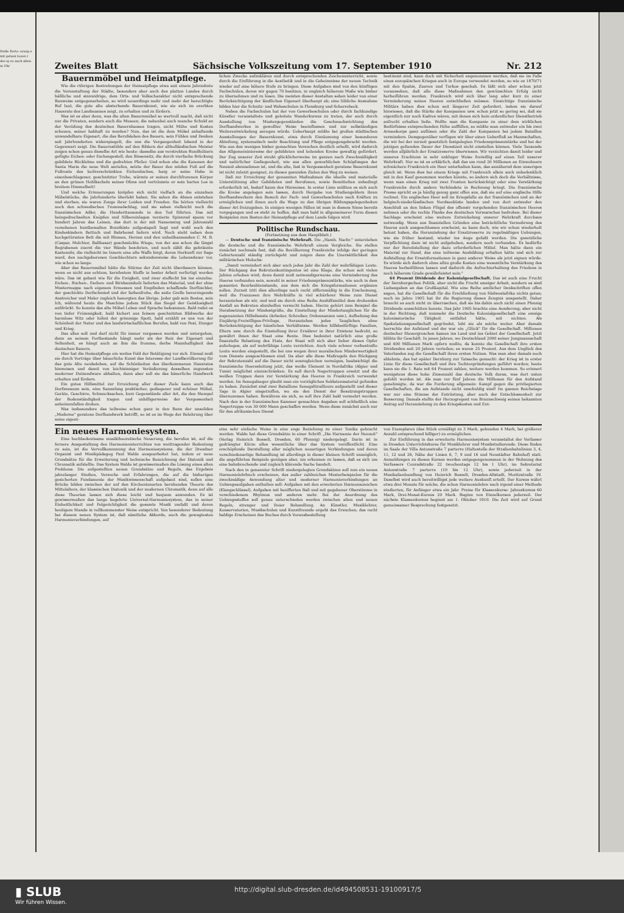Stelle Porto- erung e mit pelzen tuzen r des ig zu auch alten. in Uhr
Zweites Blatt Sächsische Volkszeitung vom 17. September 1910 Nr. 212
Bauernmöbel und Heimatpflege.
Wie die rührigen Bestrebungen der Heimatpflege etwa seit einem Jahrzehnte die Verunstaltung der Städte, besonders aber auch des platten Landes durch häßliche und sinnwidrige, dem Orts- und Volkscharakter nicht entsprechende Bauweise entgegenarbeiten, so wird neuerdings mehr und mehr der berechtigte Ruf laut, die gute alte absterbende Bauernkunst, wie sie sich im ererbten Hausrate des Landmannes zeigt, zu erhalten und zu fördern.
Was ist es aber denn, was die alten Bauernmöbel so wertvoll macht, daß nicht nur die Privaten, sondern auch die Museen, die nebenbei auch manche Schuld an der Verödung des deutschen Bauernhauses tragen, nicht Mühe und Kosten scheuen, seiner habhaft zu werden? Nun, das ist die dem Möbel anhaftende unwandelbare Eigenart, die das Berufsleben des Bauern, sein Fühlen und Denken seit Jahrhunderten widerspiegelt, die uns die Vergangenheit lebend in der Gegenwart zeigt. Die Bauernstühle auf den Bildern der altholländischen Meister zeigen schon genau dieselbe Art wie heute: dasselbe aus verstrebten Rundhölzern gefügte Eichen- oder Eschengestell, den Binsensitz, die durch vierfache Brückung gebildete Rücklehne und die gedrehten Pfeiler. Und schon ehe die Kanonen der Santa Maria die neue Welt anriefen, setzte der Bauer den müden Fuß auf die Fußroste des keilverschränkten Eichentisches, barg er seine Habe in eisenbeschlagener, geschnitzter Truhe, wärmte er seinen durchfrorenen Körper an den grünen Hohlkacheln seines Ofens und verträumte er sein hartes Los in breitem Himmelbett!
Und welche Erinnerungen knüpfen sich nicht vielfach an die einzelnen Möbelstücke, die Jahrhunderte überlebt haben. Sie sahen die Ahnen entstehen und sterben, sie waren Zeuge ihrer Leiden und Freuden. Sie hörten vielleicht noch den schwedischen Trommelschlag, und sie sahen vielleicht noch die französischen Adler, die Hunderttausende in den Tod führten. Das mit beingedrechselten Knöpfen und Silbereinlagen verzierte Spinnrad spann vor hundert Jahren das Leinen, das dort in der mit Namenszug und Jahreszahl versehenen buntbemalten Brautkiste aufgestapelt liegt und wohl noch den Kindeskindern Bettuch und Bahrhemd liefern wird. Noch steht neben dem hochgetürmten Bett die mit Blumen, Herzen und den unheilbannenden C. M. B. (Caspar, Melchior, Balthasar) geschmückte Wiege, von der aus schon die längst Begrabenen zuerst die vier Wände beschrien, und noch zählt die gebräunte Kastenuhr, die vielleicht im Innern eine alte Waffe birgt, deren Herkunft zur Sage ward, den nachgeborenen Geschlechtern sekundenweise die Lebensdauer vor, wie schon so lange.
Aber das Bauernmöbel hätte die Stürme der Zeit nicht überdauern können, wenn es nicht aus echtem, kernfestem Stoffe in bester Arbeit verfertigt worden wäre. Das ist gebaut wie für die Ewigkeit, und zwar stoffecht bis ins einzelne. Eichen-, Buchen-, Eschen- und Birnbaumholz lieferten das Material, und der ohne Mustermappe nach eigenem Ermessen und Empfinden schaffende Dorftischler, der geschickte Dorfschmied und der farbenfrohe, die satte Grelle bevorzugende Anstreicher und Maler zugleich besorgten das übrige. Jeder gab sein Bestes, sein Ich, während heute die Maschine jedem Stück das Siegel der Geistlosigkeit aufdrückt. So konnte das alte Möbel Leben und Sprache bekommen. Bald redet es von tiefer Frömmigkeit, bald kichert aus feinem geschnitzten Bildwerke der harmlose Witz oder höhnt der grimmige Spott, bald erzählt es uns von der Schönheit der Natur und des landwirtschaftlichen Berufes, bald von Pest, Hunger und Krieg.
Das alles soll und darf nicht für immer vergessen werden und untergehen, denn an seinem Fortbestande hängt mehr als der Reiz der Eigenart und Seltenheit, es hängt auch an ihm die fromme, derbe Mannhaftigkeit des deutschen Bauern.
Hier hat die Heimatpflege ein weites Feld der Betätigung vor sich. Einmal muß sie durch Vorträge über bäuerliche Kunst das Interesse der Landbevölkerung für das gute Alte neubeleben, auf die Schönheiten des überkommenen Hausrates hinweisen und damit von leichtsinniger Veräußerung desselben zugunsten moderner Dutzendware abhalten, dann aber soll sie das bäuerliche Handwerk erhalten und fördern.
Ein gutes Hilfsmittel zur Erreichung aller dieser Ziele kann auch das Dorfmuseum sein, eine Sammlung praktischer, gediegener und schöner Möbel, Geräte, Geschirre, Schmucksachen, kurz Gegenstände aller Art, die den Stempel der Bodenständigkeit tragen und unbilligerweise der Vergessenheit anheimzufallen drohen.
Was insbesondere das teilweise schon ganz in den Bann der unsoliden „Moderne" geratene Dorfhandwerk betrifft, so ist es im Wege der Belehrung über seine eigent-
lichen Zwecke aufzuklären und durch entsprechenden Zeichenunterricht, sowie durch die Einführung in die Aesthetik und in die Geheimnisse der neuen Technik wieder auf eine höhere Stufe zu bringen. Diese Aufgaben sind von den künftigen Fachschulen, deren wir gegen 70 besitzen, in ungleich höherem Maße wie bisher zu übernehmen und zu lösen. Die meisten dieser Anstalten sehen leider von einer Berücksichtigung der ländlichen Eigenart überhaupt ab; eine löbliche Ausnahme bilden hier die Schnitz- und Webeschulen in Flensburg und Scherrebeck.
Neben die Fachschulen hat der von Gewerbeschulen oder durch fachkundige Künstler veranstaltete und geleitete Wanderkursus zu treten, der auch durch Ausstellung von Mustergegenständen die Geschmacksrichtung des Dorfhandwerkes in gewollter Weise beeinflussen und zur selbständigen Weiterentwickelung anregen würde. Ueberhaupt müßte bei großen städtischen Ausstellungen der Bauernkunst, etwa durch Einräumung einer besonderen Abteilung, systematisch mehr Beachtung und Pflege entgegengebracht werden. Wie aus den wenigen bisher gemachten Versuchen deutlich erhellt, wird dadurch das Allgemeininteresse der gebildeten und leitenden Kreise gewaltig gefördert. Der Zug unserer Zeit strebt glücklicherweise im ganzen nach Zweckmäßigkeit und natürlicher Gediegenheit, wie aus allen gewerblichen Schöpfungen der Neuzeit abzunehmen ist, und die alte, fast in Vergessenheit geratene Bauernkunst ist nicht zuletzt geeignet, zu diesen gesunden Zielen den Weg zu weisen.
Daß zur Erreichung der genannten Maßnahmen die ideelle und materielle Unterstützung aller Gebildeten und Berufenen, sowie Bemittelten unbedingt erforderlich ist, bedarf kaum des Hinweises. In erster Linie müßten es sich auch die Kreise angelegen sein lassen, durch Hergabe von Studiengeldern ihren Dorfhandwerkern den Besuch der Fach- und Gewerbeschulen nach Kräften zu ermöglichen und ihnen auch die Wege zu den übrigen Bildungsgelegenheiten dieser Art freizugeben. In einigen wenigen Fällen ist man in diesem Sinne bereits vorgegangen und es steht zu hoffen, daß man bald in allgemeinerer Form diesen Beispielen zum Besten der Heimatpflege auf dem Lande folgen wird.
Politische Rundschau.
(Fortsetzung aus dem Hauptblatt.)
— Deutsche und französische Wehrkraft. Die „Hamb. Nachr." unterziehen die deutsche und die französische Wehrkraft einem Vergleiche. Sie stellen zunächst nochmals fest, daß die Bevölkerung Frankreichs infolge der geringen Geburtenzahl ständig zurückgeht und zeigen dann die Unersättlichkeit des militärischen Molochs:
„Damit vermindert sich aber auch jedes Jahr die Zahl der wehrfähigen Leute. Der Rückgang des Rekrutenkontingentes ist eine Klage, die schon seit vielen Jahren erhoben wird, denn damit muß notwendigerweise eine Verminderung des Heeres verbunden sein, sowohl in seiner Friedenspräsenzstärke, wie auch in dem gesamten Beurlaubtenstande, aus dem sich die Kriegsformationen ergänzen sollen. Zurzeit tritt dies allerdings noch recht ziffernmäßig in die Erscheinung, weil die Franzosen ihre Wehrkräfte in viel schärferer Weise zum Dienst heranziehen als wir, und weil sie durch eine Reihe Aushilfsmittel dem drohenden Ausfall an Rekruten abzuhelfen versucht haben. Hierzu gehört zum Beispiel die Herabsetzung der Mindestgröße, die Einstellung der Mindertauglichen für die sogenannten Hilfsdienste (Arbeiter, Schreiber, Ordonnanzen usw.), Aufhebung des Einjährig-Freiwilligen-Privilegs, Heranziehen jedes Tauglichen ohne Berücksichtigung der häuslichen Verhältnisse. Werden hilfsbedürftige Familien, Eltern usw. durch die Einstellung ihrer Ernährer in ihrer Existenz bedroht, so gewährt ihnen der Staat eine Rente. Dies bedeutet natürlich eine große finanzielle Belastung des Etats, der Staat will sich aber lieber dieses Opfer auferlegen, als auf wehrfähige Leute verzichten. Auch viele schwer vorbestrafte Leute werden eingestellt, die bei uns wegen ihrer moralischen Minderwertigkeit vom Dienste ausgeschlossen sind. Da aber alle diese Maßregeln den Rückgang der Rekrutenzahl auf die Dauer nicht auszugleichen vermögen, beabsichtigt die französische Heeresleitung jetzt, das weiße Element in Nordafrika (Algier und Tunis) möglichst einzuschränken. Es soll durch Negertruppen ersetzt und die weißen Truppen dann zur Verstärkung des Heeres in Frankreich verwendet werden. Im Senegalneger glaubt man ein vorzügliches Soldatenmaterial gefunden zu haben. Zunächst sind zwei Bataillone Senegaltirailleure aufgestellt und dieser Tage in Algier eingetroffen, wo sie den Dienst der Besatzungstruppen übernommen haben. Bewähren sie sich, so soll ihre Zahl bald vermehrt werden. Nach den in der französischen Kammer gemachten Angaben soll schließlich eine Negertruppe von 30 000 Mann geschaffen werden. Wenn diese zunächst auch nur für den afrikanischen Dienst
bestimmt sind, kann doch mit Sicherheit angenommen werden, daß sie im Falle eines europäischen Krieges auch in Europa verwendet werden, so wie es 1870/71 mit den Spahis, Zuaven und Turkos geschah. Es läßt sich aber schon jetzt voraussehen, daß alle diese Maßnahmen den gewünschten Erfolg nicht herbeiführen werden. Frankreich wird sich über lang oder kurz zu einer Verminderung seines Heeres entschließen müssen. Einsichtige französische Militärs haben dies schon seit längerer Zeit gefordert, indem sie darauf hinwiesen, daß die Stärke der Kompanien usw. schon jetzt so gering sei, daß sie eigentlich nur noch Kadres wären, mit denen sich kein ordentlicher Dienstbetrieb aufrecht erhalten ließe. Wollte man die Kompanie zu einer dem wirklichen Bedürfnisse entsprechenden Höhe auffüllen, so müßte man entweder ein bis zwei Armeekorps ganz auflösen oder die Zahl der Kompanien bei jedem Bataillon vermindern. Demgegenüber verfügen wir über einen Ueberfluß an Mannschaften, die wir bei der zurzeit gesetzlich festgelegten Friedenspräsenzstärke und bei der jetzigen geltenden Dauer der Dienstzeit nicht einstellen können. Viele Tausende werden alljährlich der Ersatzreserve überwiesen. Wir verzichten damit leider und unseres Erachtens in sehr unkluger Weise freiwillig auf einen Teil unserer Wehrkraft. Nur so ist es erklärlich, daß das um rund 20 Millionen an Einwohnern schwächere Frankreich ein Heer unterhalten kann, das annähernd dem unserigen gleich ist. Wenn dies bei einem Kriege mit Frankreich allein auch unbedenklich mit in den Kauf genommen werden könnte, so ändern sich doch die Verhältnisse, wenn man einen Krieg mit zwei Fronten berücksichtigt oder eine Verstärkung Frankreichs durch andere Verbündete in Rechnung bringt. Die französische Presse spricht es ja häufig genug ganz offen aus, daß sie auf eine englische Hilfe rechnet. Ein englisches Heer soll im Kriegsfalle an der französischen und an der belgisch-niederländischen Nordseeküste landen und von dort entweder den Anschluß an den linken Flügel des offensiv vorgehenden französischen Heeres nehmen oder die rechte Flanke des deutschen Vormarsches bedrohen. Bei dieser Sachlage erscheint eine weitere Entwickelung unserer Wehrkraft durchaus notwendig. Wenn aus finanziellen Gründen eine beträchtliche Vermehrung des Heeres auch ausgeschlossen erscheint, so kann doch, wie wir schon wiederholt betont haben, die Heranziehung der Ersatzreserve zu regelmäßigen Uebungen, wie sie früher bestand, wieder ins Auge gefaßt werden. Die gesetzliche Verpflichtung dazu ist nicht aufgehoben, sondern noch vorhanden. Es bedürfte nur der Bereitstellung der dazu erforderlichen Mittel. Man hätte dann ein Material zur Hand, das eine teilweise Ausbildung erhalten hätte und sich zur Aufstellung der Ersatzformationen in ganz anderer Weise als jetzt eignen würde. Es würde sich dadurch ohne allzu große Kosten eine wesentliche Verstärkung des Heeres herbeiführen lassen und dadurch die Aufrechterhaltung des Friedens in noch höherem Grade gewährleistet sein."
64 Prozent Dividende der Kolonialgesellschaft. Das ist auch eine Frucht der Dernburgschen Politik, aber nicht die Frucht emsiger Arbeit, sondern es sind Liebesgaben an das Großkapital. Wie eine Reihe amtlicher Denkschriften offen sagen, hat die Gesellschaft für die Erschließung von Südwestafrika nichts getan; noch im Jahre 1905 hat ihr die Regierung dieses Zeugnis ausgestellt. Daher braucht es auch nicht zu überraschen, daß sie bis dahin auch nicht einen Pfennig Dividende ausschütten konnte. Das Jahr 1905 brachte eine Aenderung; aber nicht in der Richtung, daß nunmehr die Deutsche Kolonialgesellschaft eine emsige kolonisatorische Tätigkeit entfaltet hätte, mit nichten. Als Spekulationsgesellschaft gegründet, lebt sie als solche weiter. Aber damals herrschte der Aufstand und der war ein „Glück" für die Gesellschaft. Millionen deutscher Steuergroschen kamen ins Land und ins Gebiet der Gesellschaft. Jetzt blühte ihr Geschäft. In jenen Jahren, wo Deutschland 2000 seiner Jungmannschaft und 400 Millionen Mark opfern mußte, da konnte die Gesellschaft ihre ersten Dividenden seit 20 Jahren verteilen; es waren 25 Prozent. Aus dem Unglück des Vaterlandes zog die Gesellschaft ihren ersten Nutzen. Was man aber damals noch ablehnte, das hat später Dernburg zur Tatsache gemacht: der Krieg ist in erster Linie für diese Gesellschaft und ihre Tochtergründungen geführt worden; heute kann sie die 1. Rate mit 64 Prozent zahlen, weitere werden kommen. So erinnert wenigstens diese hohe Zinsenzahl das deutsche Volk daran, was dort unten gefehlt worden ist. Als man vor fünf Jahren die Millionen für den Aufstand genehmigte, da war die Forderung allgemein: Kampf gegen die privilegierten Gesellschaften, die am Aufstande nicht unschuldig sind! Im ganzen Reichstage war nur eine Stimme der Entrüstung, aber auch der Entschlossenheit zur Besserung. Damals stellte der Herzogregent von Braunschweig seinen bekannten Antrag auf Heranziehung zu den Kriegskosten und Ent-
Ein neues Harmoniesystem.
Eine hochbedeutsame musiktheoretische Neuerung, die berufen ist, auf die fernere Ausgestaltung des Harmonieunterrichtes von weittragender Bedeutung zu sein, ist die Vervollkommnung des Harmoniesystems, die der Dresdner Organist und Musikpädagog Paul Walde ausgearbeitet hat, indem er neue Grundsätze für die Erweiterung und technische Bezeichnung der Diatonik und Chromatik aufstellte. Das System Walde ist gewissermaßen die Lösung eines alten Problems. Die aufgestellten neuen Grundsätze und Regeln, das Ergebnis jahrelanger Studien, Versuche und Erfahrungen, die auf die bisherigen gesicherten Fundamente der Musikwissenschaft aufgebaut sind, sollen eine Brücke bilden zwischen der auf den Kirchentonarten beruhenden Theorie des Mittelalters, der klassischen Diatonik und der modernen Chromatik, denn auf alle diese Theorien lassen sich diese leicht und bequem anwenden. Es ist gewissermaßen das lange begehrte Universal-Harmoniesystem, das in seiner Einheitlichkeit und Folgerichtigkeit die gesamte Musik umfaßt und deren heutigem Stande in vollkommenster Weise entspricht. Von besonderer Bedeutung bei diesem neuen System ist, daß sämtliche Akkorde, auch die gewagtesten Harmonieverbindungen, auf
eine sehr einfache Weise in eine enge Beziehung zu einer Tonika gebracht werden. Walde hat diese Grundsätze in einer Schrift „Die Harmonie der Neuzeit" (Verlag Heinrich Bosselt, Dresden, 60 Pfennig) niedergelegt. Darin ist in gedrängter Kürze alles wesentliche über das System veröffentlicht. Eine erschöpfende Darstellung aller möglichen neuartigen Verbindungen und deren verschiedenartige Behandlung ist allerdings in dieser kleinen Schrift unmöglich, die angeführten Beispiele genügen aber, um erkennen zu lassen, daß es sich um eine bahnbrechende und zugleich klärende Sache handelt.
Nach den in genannter Schrift niedergelegten Grundsätzen soll nun ein neues Harmonielehrbuch erscheinen, das außer zahlreichen Musterbeispielen für die zweckmäßige Anwendung alter und moderner Harmonieverbindungen an Uebungsaufgaben enthalten soll: Aufgaben mit den erweiterten Harmoniezeichen (Klangschlüssel), Aufgaben mit bezifferten Baß und mit gegebener Oberstimme in verschiedenem Rhytmus und anderes mehr. Bei der Anordnung des Uebungsstoffes soll genau unterschieden werden zwischen alten und neuen Regeln, strenger und freier Behandlung. An Künstler, Musiklehrer, Konservatorien, Musikschulen und Kunstfreunde ergeht das Ersuchen, das recht baldige Erscheinen des Buches durch Vorausbestellung
von Exemplaren (das Stück ermäßigt zu 3 Mark, gebunden 4 Mark, bei größerer Anzahl entsprechend billiger) zu ermöglichen.
Zur Einführung in das erweiterte Harmoniesystem veranstaltet der Verfasser in Dresden Unterrichtskurse für Musiklehrer und Musikstudierende. Diese finden im Saale der Villa Antonstraße 7 parterre (Haltestelle der Straßenbahnlinien 3, 4, 11, 12 und 26, Nähe der Linien 6, 7, 9 und 16 und Neustädter Bahnhof) statt. Anmeldungen zu diesen Kursen werden entgegengenommen in der Wohnung des Verfassers Conradstraße 22 (wochentags 12 bis 1 Uhr), im Sekretariat Antonstraße 7 parterre (10 bis 12 Uhr), sowie jederzeit in der Musikalienhandlung von Heinrich Bosselt, Dresden-Altstadt, Moritzstraße 19. Daselbst wird auch bereitwilligst jede weitere Auskunft erteilt. Der Kursus währt etwa drei Monate für solche, die schon Harmonielehre nach irgend einer Methode studierten, für Anfänger etwa ein Jahr. Preise für Klassenkurse: Jahreskursus 60 Mark, Drei-Monat-Kursus 20 Mark. Beginn von Einzelkursen jederzeit. Der nächste Klassenkursus beginnt am 1. Oktober 1910. Die Zeit wird auf Grund gemeinsamer Besprechung festgesetzt.
▮ SLUB
Wir führen Wissen.
http://digital.slub-dresden.de/id494508531-19100917/5